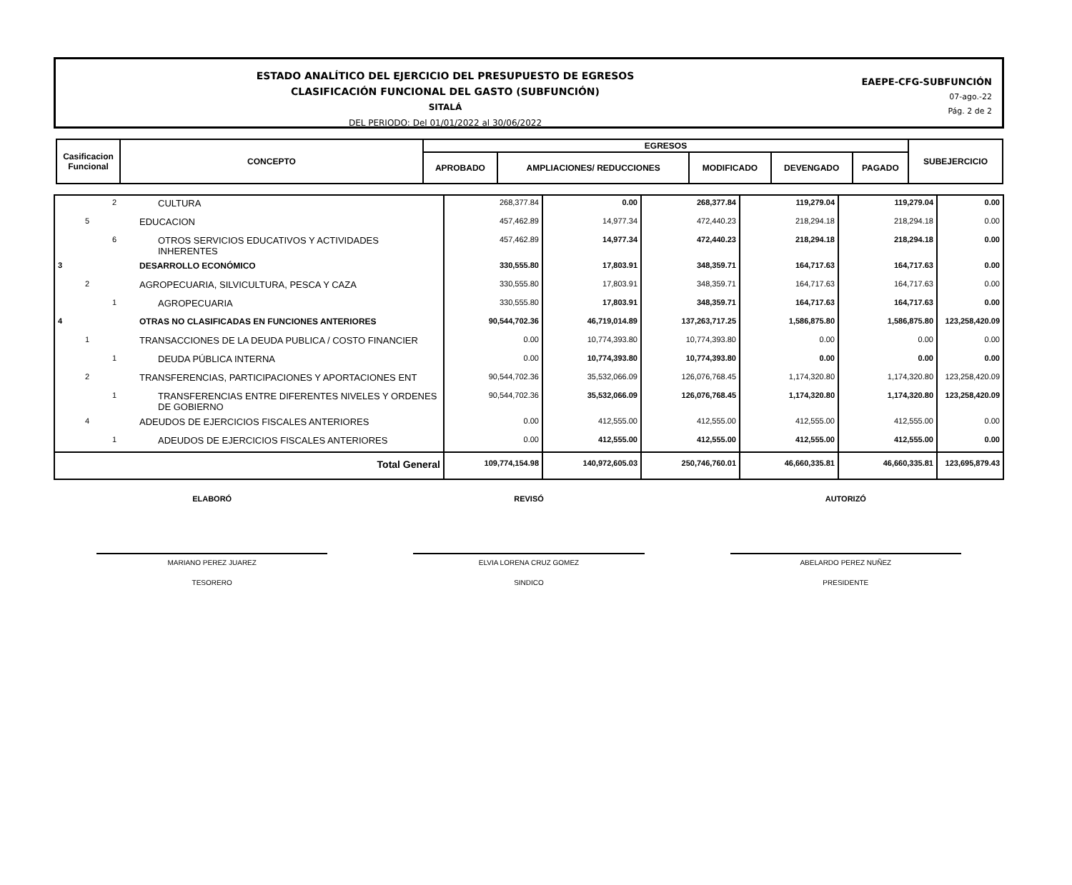ESTADO ANALÍTICO DEL EJERCICIO DEL PRESUPUESTO DE EGRESOS
CLASIFICACIÓN FUNCIONAL DEL GASTO (SUBFUNCIÓN)
SITALÁ
DEL PERIODO: Del 01/01/2022 al 30/06/2022
EAEPE-CFG-SUBFUNCIÓN
07-ago.-22
Pág. 2 de 2
| Casificacion Funcional | CONCEPTO | EGRESOS | | | | | SUBEJERCICIO |
| --- | --- | --- | --- | --- | --- | --- | --- |
| | | APROBADO | AMPLIACIONES/ REDUCCIONES | MODIFICADO | DEVENGADO | PAGADO | |
| | | 2 | CULTURA | 268,377.84 | 0.00 | 268,377.84 | 119,279.04 | 119,279.04 | 0.00 |
| | 5 | | EDUCACION | 457,462.89 | 14,977.34 | 472,440.23 | 218,294.18 | 218,294.18 | 0.00 |
| | | 6 | OTROS SERVICIOS EDUCATIVOS Y ACTIVIDADES INHERENTES | 457,462.89 | 14,977.34 | 472,440.23 | 218,294.18 | 218,294.18 | 0.00 |
| 3 | | | DESARROLLO ECONÓMICO | 330,555.80 | 17,803.91 | 348,359.71 | 164,717.63 | 164,717.63 | 0.00 |
| | 2 | | AGROPECUARIA, SILVICULTURA, PESCA Y CAZA | 330,555.80 | 17,803.91 | 348,359.71 | 164,717.63 | 164,717.63 | 0.00 |
| | | 1 | AGROPECUARIA | 330,555.80 | 17,803.91 | 348,359.71 | 164,717.63 | 164,717.63 | 0.00 |
| 4 | | | OTRAS NO CLASIFICADAS EN FUNCIONES ANTERIORES | 90,544,702.36 | 46,719,014.89 | 137,263,717.25 | 1,586,875.80 | 1,586,875.80 | 123,258,420.09 |
| | 1 | | TRANSACCIONES DE LA DEUDA PUBLICA / COSTO FINANCIER | 0.00 | 10,774,393.80 | 10,774,393.80 | 0.00 | 0.00 | 0.00 |
| | | 1 | DEUDA PÚBLICA INTERNA | 0.00 | 10,774,393.80 | 10,774,393.80 | 0.00 | 0.00 | 0.00 |
| | 2 | | TRANSFERENCIAS, PARTICIPACIONES Y APORTACIONES ENT | 90,544,702.36 | 35,532,066.09 | 126,076,768.45 | 1,174,320.80 | 1,174,320.80 | 123,258,420.09 |
| | | 1 | TRANSFERENCIAS ENTRE DIFERENTES NIVELES Y ORDENES DE GOBIERNO | 90,544,702.36 | 35,532,066.09 | 126,076,768.45 | 1,174,320.80 | 1,174,320.80 | 123,258,420.09 |
| | 4 | | ADEUDOS DE EJERCICIOS FISCALES ANTERIORES | 0.00 | 412,555.00 | 412,555.00 | 412,555.00 | 412,555.00 | 0.00 |
| | | 1 | ADEUDOS DE EJERCICIOS FISCALES ANTERIORES | 0.00 | 412,555.00 | 412,555.00 | 412,555.00 | 412,555.00 | 0.00 |
| Total General | | | | 109,774,154.98 | 140,972,605.03 | 250,746,760.01 | 46,660,335.81 | 46,660,335.81 | 123,695,879.43 |
ELABORÓ
MARIANO PEREZ JUAREZ
TESORERO
REVISÓ
ELVIA LORENA CRUZ GOMEZ
SINDICO
AUTORIZÓ
ABELARDO PEREZ NUÑEZ
PRESIDENTE